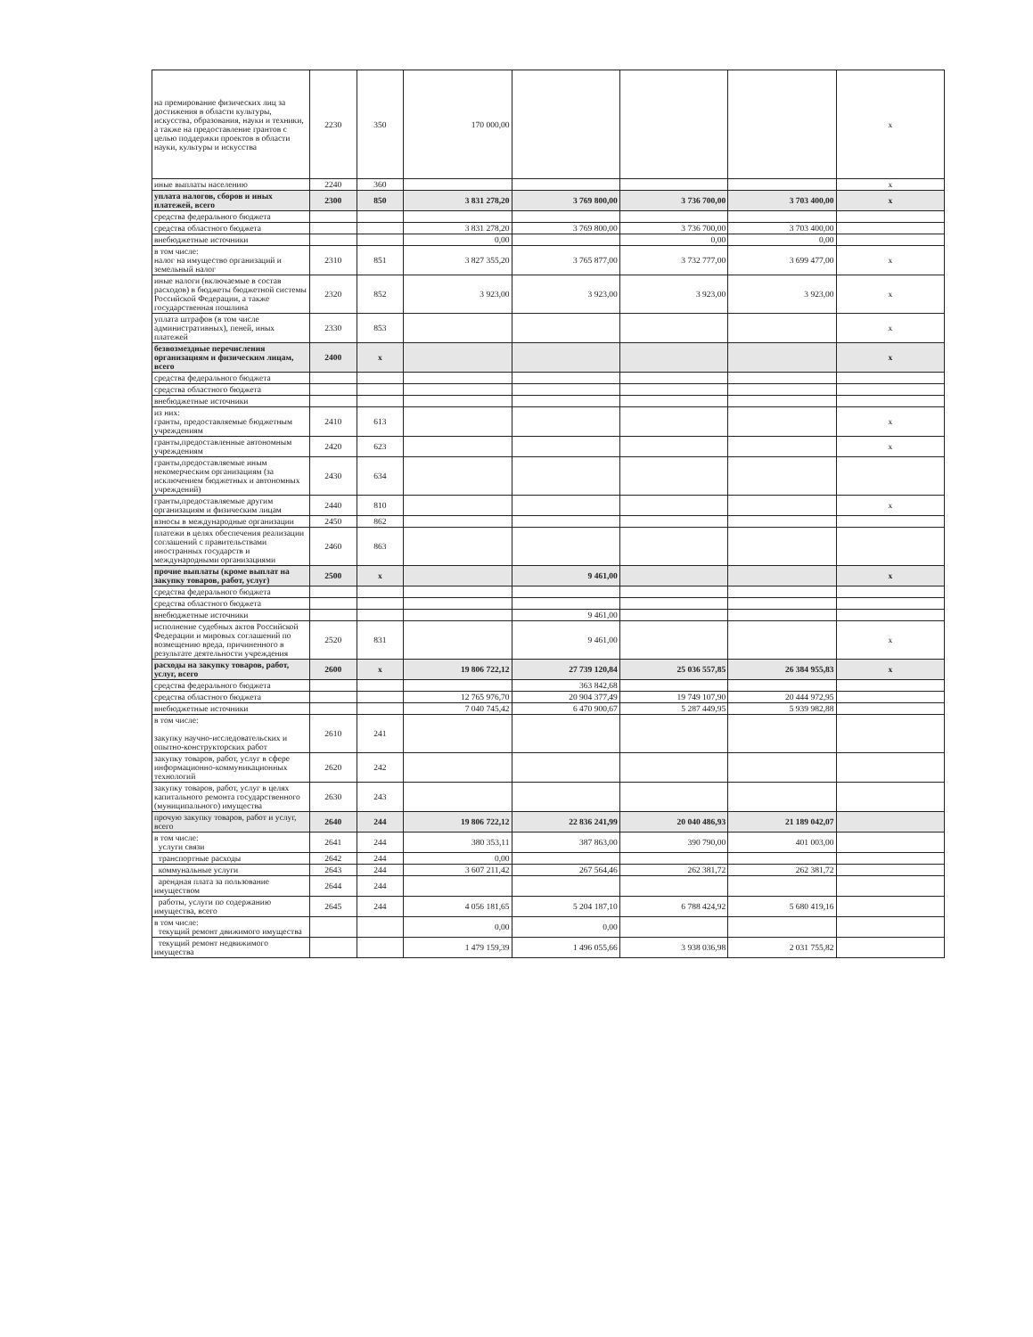| на премирование физических лиц за достижения в области культуры, искусства, образования, науки и техники, а также на предоставление грантов с целью поддержки проектов в области науки, культуры и искусства | 2230 | 350 | 170 000,00 | | | | x |
| иные выплаты населению | 2240 | 360 | | | | | x |
| уплата налогов, сборов и иных платежей, всего | 2300 | 850 | 3 831 278,20 | 3 769 800,00 | 3 736 700,00 | 3 703 400,00 | x |
| средства федерального бюджета | | | | | | | |
| средства областного бюджета | | | 3 831 278,20 | 3 769 800,00 | 3 736 700,00 | 3 703 400,00 | |
| внебюджетные источники | | | 0,00 | | 0,00 | 0,00 | |
| в том числе: налог на имущество организаций и земельный налог | 2310 | 851 | 3 827 355,20 | 3 765 877,00 | 3 732 777,00 | 3 699 477,00 | x |
| иные налоги (включаемые в состав расходов) в бюджеты бюджетной системы Российской Федерации, а также государственная пошлина | 2320 | 852 | 3 923,00 | 3 923,00 | 3 923,00 | 3 923,00 | x |
| уплата штрафов (в том числе административных), пеней, иных платежей | 2330 | 853 | | | | | x |
| безвозмездные перечисления организациям и физическим лицам, всего | 2400 | x | | | | | x |
| средства федерального бюджета | | | | | | | |
| средства областного бюджета | | | | | | | |
| внебюджетные источники | | | | | | | |
| из них: гранты, предоставляемые бюджетным учреждениям | 2410 | 613 | | | | | x |
| гранты,предоставленные автономным учреждениям | 2420 | 623 | | | | | x |
| гранты,предоставляемые иным некомерческим организациям (за исключением бюджетных и автономных учреждений) | 2430 | 634 | | | | | |
| гранты,предоставляемые другим организациям и физическим лицам | 2440 | 810 | | | | | x |
| взносы в международные организации | 2450 | 862 | | | | | |
| платежи в целях обеспечения реализации соглашений с правительствами иностранных государств и международными организациями | 2460 | 863 | | | | | |
| прочие выплаты (кроме выплат на закупку товаров, работ, услуг) | 2500 | x | | 9 461,00 | | | x |
| средства федерального бюджета | | | | | | | |
| средства областного бюджета | | | | | | | |
| внебюджетные источники | | | | 9 461,00 | | | |
| исполнение судебных актов Российской Федерации и мировых соглашений по возмещению вреда, причиненного в результате деятельности учреждения | 2520 | 831 | | 9 461,00 | | | x |
| расходы на закупку товаров, работ, услуг, всего | 2600 | x | 19 806 722,12 | 27 739 120,84 | 25 036 557,85 | 26 384 955,83 | x |
| средства федерального бюджета | | | | 363 842,68 | | | |
| средства областного бюджета | | | 12 765 976,70 | 20 904 377,49 | 19 749 107,90 | 20 444 972,95 | |
| внебюджетные источники | | | 7 040 745,42 | 6 470 900,67 | 5 287 449,95 | 5 939 982,88 | |
| в том числе: закупку научно-исследовательских и опытно-конструкторских работ | 2610 | 241 | | | | | |
| закупку товаров, работ, услуг в сфере информационно-коммуникационных технологий | 2620 | 242 | | | | | |
| закупку товаров, работ, услуг в целях капитального ремонта государственного (муниципального) имущества | 2630 | 243 | | | | | |
| прочую закупку товаров, работ и услуг, всего | 2640 | 244 | 19 806 722,12 | 22 836 241,99 | 20 040 486,93 | 21 189 042,07 | |
| в том числе: услуги связи | 2641 | 244 | 380 353,11 | 387 863,00 | 390 790,00 | 401 003,00 | |
| транспортные расходы | 2642 | 244 | 0,00 | | | | |
| коммунальные услуги | 2643 | 244 | 3 607 211,42 | 267 564,46 | 262 381,72 | 262 381,72 | |
| арендная плата за пользование имуществом | 2644 | 244 | | | | | |
| работы, услуги по содержанию имущества, всего | 2645 | 244 | 4 056 181,65 | 5 204 187,10 | 6 788 424,92 | 5 680 419,16 | |
| в том числе: текущий ремонт движимого имущества | | | 0,00 | 0,00 | | | |
| текущий ремонт недвижимого имущества | | | 1 479 159,39 | 1 496 055,66 | 3 938 036,98 | 2 031 755,82 | |